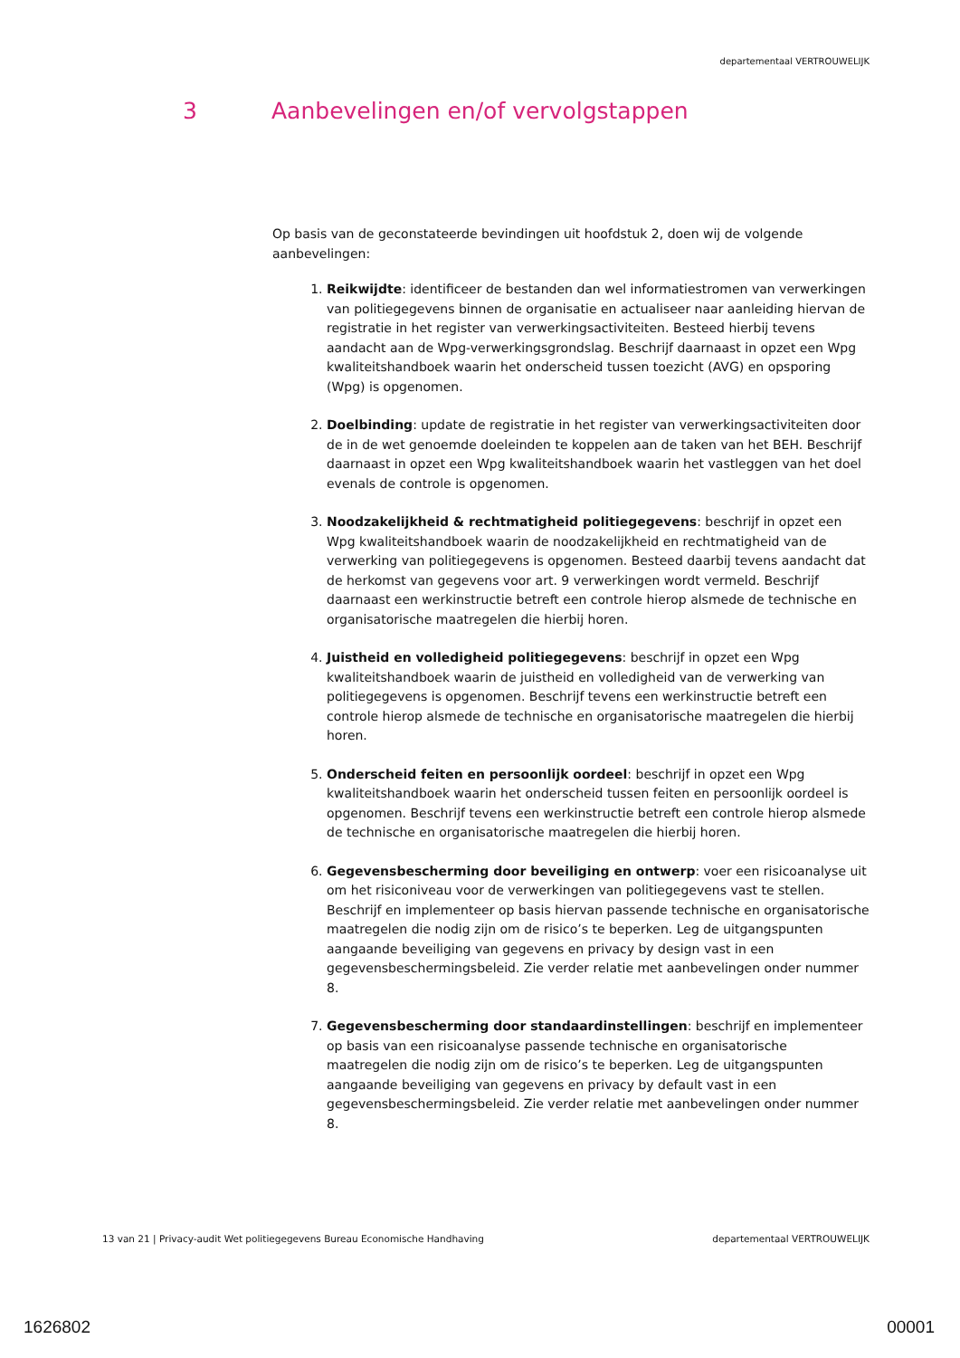departementaal VERTROUWELIJK
3 Aanbevelingen en/of vervolgstappen
Op basis van de geconstateerde bevindingen uit hoofdstuk 2, doen wij de volgende aanbevelingen:
1. Reikwijdte: identificeer de bestanden dan wel informatiestromen van verwerkingen van politiegegevens binnen de organisatie en actualiseer naar aanleiding hiervan de registratie in het register van verwerkingsactiviteiten. Besteed hierbij tevens aandacht aan de Wpg-verwerkingsgrondslag. Beschrijf daarnaast in opzet een Wpg kwaliteitshandboek waarin het onderscheid tussen toezicht (AVG) en opsporing (Wpg) is opgenomen.
2. Doelbinding: update de registratie in het register van verwerkingsactiviteiten door de in de wet genoemde doeleinden te koppelen aan de taken van het BEH. Beschrijf daarnaast in opzet een Wpg kwaliteitshandboek waarin het vastleggen van het doel evenals de controle is opgenomen.
3. Noodzakelijkheid & rechtmatigheid politiegegevens: beschrijf in opzet een Wpg kwaliteitshandboek waarin de noodzakelijkheid en rechtmatigheid van de verwerking van politiegegevens is opgenomen. Besteed daarbij tevens aandacht dat de herkomst van gegevens voor art. 9 verwerkingen wordt vermeld. Beschrijf daarnaast een werkinstructie betreft een controle hierop alsmede de technische en organisatorische maatregelen die hierbij horen.
4. Juistheid en volledigheid politiegegevens: beschrijf in opzet een Wpg kwaliteitshandboek waarin de juistheid en volledigheid van de verwerking van politiegegevens is opgenomen. Beschrijf tevens een werkinstructie betreft een controle hierop alsmede de technische en organisatorische maatregelen die hierbij horen.
5. Onderscheid feiten en persoonlijk oordeel: beschrijf in opzet een Wpg kwaliteitshandboek waarin het onderscheid tussen feiten en persoonlijk oordeel is opgenomen. Beschrijf tevens een werkinstructie betreft een controle hierop alsmede de technische en organisatorische maatregelen die hierbij horen.
6. Gegevensbescherming door beveiliging en ontwerp: voer een risicoanalyse uit om het risiconiveau voor de verwerkingen van politiegegevens vast te stellen. Beschrijf en implementeer op basis hiervan passende technische en organisatorische maatregelen die nodig zijn om de risico’s te beperken. Leg de uitgangspunten aangaande beveiliging van gegevens en privacy by design vast in een gegevensbeschermingsbeleid. Zie verder relatie met aanbevelingen onder nummer 8.
7. Gegevensbescherming door standaardinstellingen: beschrijf en implementeer op basis van een risicoanalyse passende technische en organisatorische maatregelen die nodig zijn om de risico’s te beperken. Leg de uitgangspunten aangaande beveiliging van gegevens en privacy by default vast in een gegevensbeschermingsbeleid. Zie verder relatie met aanbevelingen onder nummer 8.
13 van 21 | Privacy-audit Wet politiegegevens Bureau Economische Handhaving departementaal VERTROUWELIJK
1626802 00001